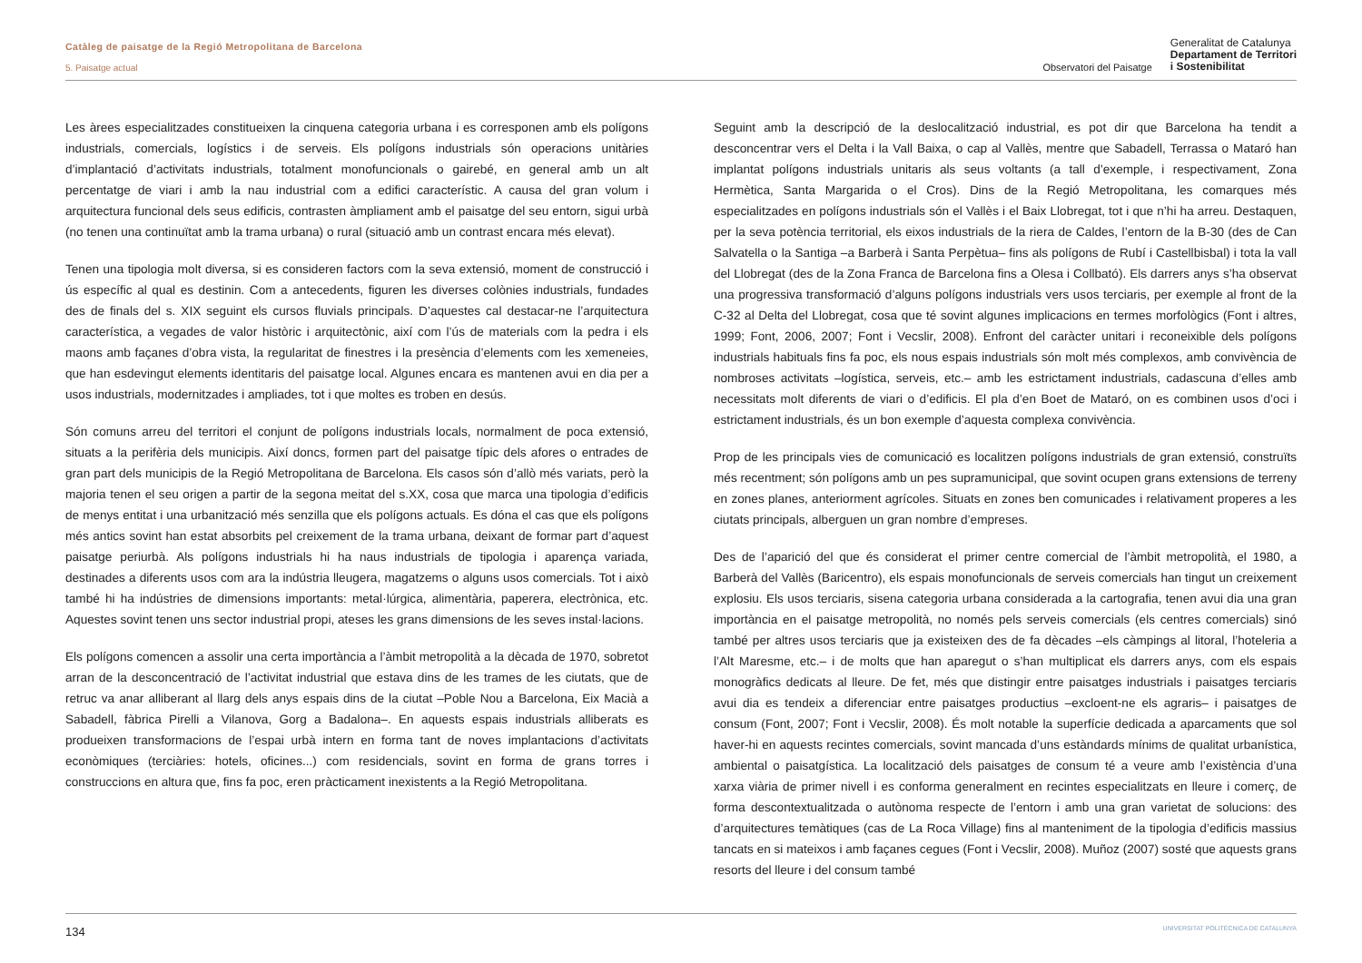Catàleg de paisatge de la Regió Metropolitana de Barcelona
5. Paisatge actual
Observatori del Paisatge
Generalitat de Catalunya
Departament de Territori
i Sostenibilitat
Les àrees especialitzades constitueixen la cinquena categoria urbana i es corresponen amb els polígons industrials, comercials, logístics i de serveis. Els polígons industrials són operacions unitàries d’implantació d’activitats industrials, totalment monofuncionals o gairebé, en general amb un alt percentatge de viari i amb la nau industrial com a edifici característic. A causa del gran volum i arquitectura funcional dels seus edificis, contrasten àmpliament amb el paisatge del seu entorn, sigui urbà (no tenen una continuïtat amb la trama urbana) o rural (situació amb un contrast encara més elevat).
Tenen una tipologia molt diversa, si es consideren factors com la seva extensió, moment de construcció i ús específic al qual es destinin. Com a antecedents, figuren les diverses colònies industrials, fundades des de finals del s. XIX seguint els cursos fluvials principals. D’aquestes cal destacar-ne l’arquitectura característica, a vegades de valor històric i arquitectònic, així com l’ús de materials com la pedra i els maons amb façanes d’obra vista, la regularitat de finestres i la presència d’elements com les xemeneies, que han esdevingut elements identitaris del paisatge local. Algunes encara es mantenen avui en dia per a usos industrials, modernitzades i ampliades, tot i que moltes es troben en desús.
Són comuns arreu del territori el conjunt de polígons industrials locals, normalment de poca extensió, situats a la perifèria dels municipis. Així doncs, formen part del paisatge típic dels afores o entrades de gran part dels municipis de la Regió Metropolitana de Barcelona. Els casos són d’allò més variats, però la majoria tenen el seu origen a partir de la segona meitat del s.XX, cosa que marca una tipologia d’edificis de menys entitat i una urbanització més senzilla que els polígons actuals. Es dóna el cas que els polígons més antics sovint han estat absorbits pel creixement de la trama urbana, deixant de formar part d’aquest paisatge periurbà. Als polígons industrials hi ha naus industrials de tipologia i aparença variada, destinades a diferents usos com ara la indústria lleugera, magatzems o alguns usos comercials. Tot i això també hi ha indústries de dimensions importants: metal·lúrgica, alimentària, paperera, electrònica, etc. Aquestes sovint tenen uns sector industrial propi, ateses les grans dimensions de les seves instal·lacions.
Els polígons comencen a assolir una certa importància a l’àmbit metropolità a la dècada de 1970, sobretot arran de la desconcentració de l’activitat industrial que estava dins de les trames de les ciutats, que de retruc va anar alliberant al llarg dels anys espais dins de la ciutat –Poble Nou a Barcelona, Eix Macià a Sabadell, fàbrica Pirelli a Vilanova, Gorg a Badalona–. En aquests espais industrials alliberats es produeixen transformacions de l’espai urbà intern en forma tant de noves implantacions d’activitats econòmiques (terciàries: hotels, oficines...) com residencials, sovint en forma de grans torres i construccions en altura que, fins fa poc, eren pràcticament inexistents a la Regió Metropolitana.
Seguint amb la descripció de la deslocalització industrial, es pot dir que Barcelona ha tendit a desconcentrar vers el Delta i la Vall Baixa, o cap al Vallès, mentre que Sabadell, Terrassa o Mataró han implantat polígons industrials unitaris als seus voltants (a tall d’exemple, i respectivament, Zona Hermètica, Santa Margarida o el Cros). Dins de la Regió Metropolitana, les comarques més especialitzades en polígons industrials són el Vallès i el Baix Llobregat, tot i que n’hi ha arreu. Destaquen, per la seva potència territorial, els eixos industrials de la riera de Caldes, l’entorn de la B-30 (des de Can Salvatella o la Santiga –a Barberà i Santa Perpètua– fins als polígons de Rubí i Castellbisbal) i tota la vall del Llobregat (des de la Zona Franca de Barcelona fins a Olesa i Collbató). Els darrers anys s’ha observat una progressiva transformació d’alguns polígons industrials vers usos terciaris, per exemple al front de la C-32 al Delta del Llobregat, cosa que té sovint algunes implicacions en termes morfològics (Font i altres, 1999; Font, 2006, 2007; Font i Vecslir, 2008). Enfront del caràcter unitari i reconeixible dels polígons industrials habituals fins fa poc, els nous espais industrials són molt més complexos, amb convivència de nombroses activitats –logística, serveis, etc.– amb les estrictament industrials, cadascuna d’elles amb necessitats molt diferents de viari o d’edificis. El pla d’en Boet de Mataró, on es combinen usos d’oci i estrictament industrials, és un bon exemple d’aquesta complexa convivència.
Prop de les principals vies de comunicació es localitzen polígons industrials de gran extensió, construïts més recentment; són polígons amb un pes supramunicipal, que sovint ocupen grans extensions de terreny en zones planes, anteriorment agrícoles. Situats en zones ben comunicades i relativament properes a les ciutats principals, alberguen un gran nombre d’empreses.
Des de l’aparició del que és considerat el primer centre comercial de l’àmbit metropolità, el 1980, a Barberà del Vallès (Baricentro), els espais monofuncionals de serveis comercials han tingut un creixement explosiu. Els usos terciaris, sisena categoria urbana considerada a la cartografia, tenen avui dia una gran importància en el paisatge metropolità, no només pels serveis comercials (els centres comercials) sinó també per altres usos terciaris que ja existeixen des de fa dècades –els càmpings al litoral, l’hoteleria a l’Alt Maresme, etc.– i de molts que han aparegut o s’han multiplicat els darrers anys, com els espais monogràfics dedicats al lleure. De fet, més que distingir entre paisatges industrials i paisatges terciaris avui dia es tendeix a diferenciar entre paisatges productius –excloent-ne els agraris– i paisatges de consum (Font, 2007; Font i Vecslir, 2008). És molt notable la superfície dedicada a aparcaments que sol haver-hi en aquests recintes comercials, sovint mancada d’uns estàndards mínims de qualitat urbanística, ambiental o paisatgística. La localització dels paisatges de consum té a veure amb l’existència d’una xarxa viària de primer nivell i es conforma generalment en recintes especialitzats en lleure i comerç, de forma descontextualitzada o autònoma respecte de l’entorn i amb una gran varietat de solucions: des d’arquitectures temàtiques (cas de La Roca Village) fins al manteniment de la tipologia d’edificis massius tancats en si mateixos i amb façanes cegues (Font i Vecslir, 2008). Muñoz (2007) sosté que aquests grans resorts del lleure i del consum també
134 UNIVERSITAT POLITÈCNICA DE CATALUNYA